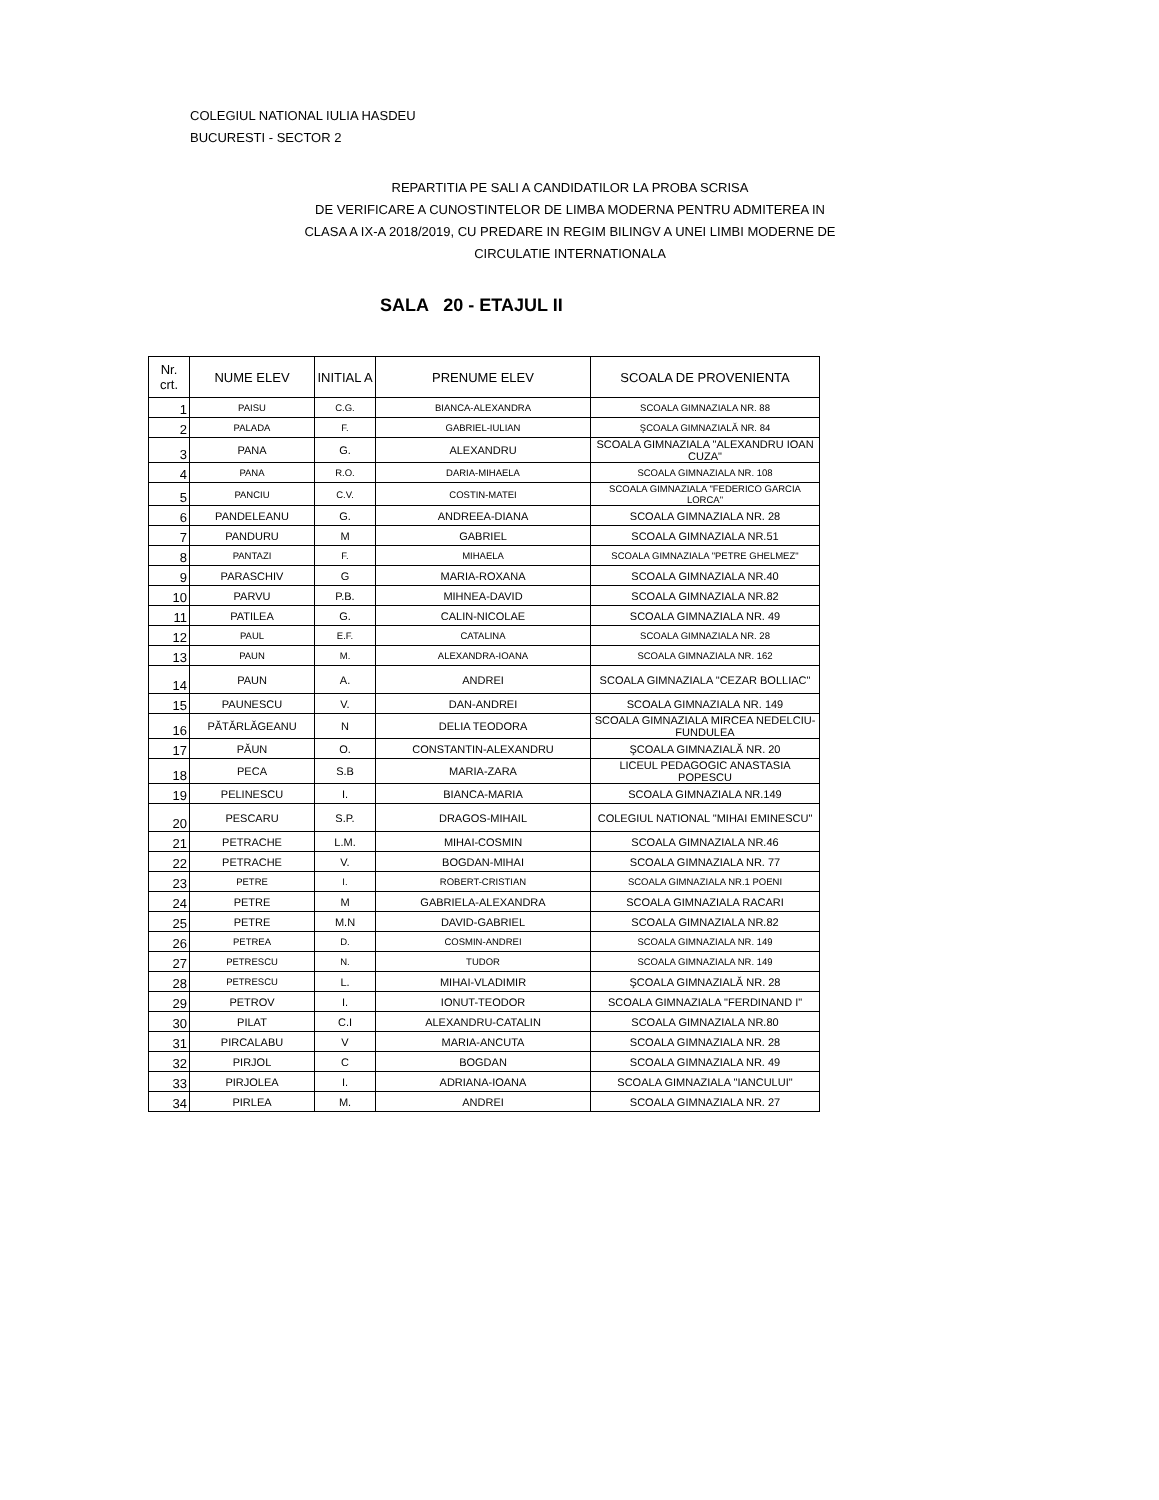COLEGIUL NATIONAL IULIA HASDEU
BUCURESTI - SECTOR 2
REPARTITIA PE SALI A CANDIDATILOR LA PROBA SCRISA
DE VERIFICARE A CUNOSTINTELOR DE LIMBA MODERNA PENTRU ADMITEREA IN
CLASA A IX-A 2018/2019, CU PREDARE IN REGIM BILINGV A UNEI LIMBI MODERNE DE
CIRCULATIE INTERNATIONALA
SALA 20 - ETAJUL II
| Nr. crt. | NUME ELEV | INITIAL A | PRENUME ELEV | SCOALA DE PROVENIENTA |
| --- | --- | --- | --- | --- |
| 1 | PAISU | C.G. | BIANCA-ALEXANDRA | SCOALA GIMNAZIALA NR. 88 |
| 2 | PALADA | F. | GABRIEL-IULIAN | ŞCOALA GIMNAZIALĂ NR. 84 |
| 3 | PANA | G. | ALEXANDRU | SCOALA GIMNAZIALA "ALEXANDRU IOAN CUZA" |
| 4 | PANA | R.O. | DARIA-MIHAELA | SCOALA GIMNAZIALA NR. 108 |
| 5 | PANCIU | C.V. | COSTIN-MATEI | SCOALA GIMNAZIALA "FEDERICO GARCIA LORCA" |
| 6 | PANDELEANU | G. | ANDREEA-DIANA | SCOALA GIMNAZIALA NR. 28 |
| 7 | PANDURU | M | GABRIEL | SCOALA GIMNAZIALA NR.51 |
| 8 | PANTAZI | F. | MIHAELA | SCOALA GIMNAZIALA "PETRE GHELMEZ" |
| 9 | PARASCHIV | G | MARIA-ROXANA | SCOALA GIMNAZIALA NR.40 |
| 10 | PARVU | P.B. | MIHNEA-DAVID | SCOALA GIMNAZIALA NR.82 |
| 11 | PATILEA | G. | CALIN-NICOLAE | SCOALA GIMNAZIALA NR. 49 |
| 12 | PAUL | E.F. | CATALINA | SCOALA GIMNAZIALA NR. 28 |
| 13 | PAUN | M. | ALEXANDRA-IOANA | SCOALA GIMNAZIALA NR. 162 |
| 14 | PAUN | A. | ANDREI | SCOALA GIMNAZIALA "CEZAR BOLLIAC" |
| 15 | PAUNESCU | V. | DAN-ANDREI | SCOALA GIMNAZIALA NR. 149 |
| 16 | PĂTĂRLĂGEANU | N | DELIA TEODORA | SCOALA GIMNAZIALA MIRCEA NEDELCIU-FUNDULEA |
| 17 | PĂUN | O. | CONSTANTIN-ALEXANDRU | ŞCOALA GIMNAZIALĂ NR. 20 |
| 18 | PECA | S.B | MARIA-ZARA | LICEUL PEDAGOGIC ANASTASIA POPESCU |
| 19 | PELINESCU | I. | BIANCA-MARIA | SCOALA GIMNAZIALA NR.149 |
| 20 | PESCARU | S.P. | DRAGOS-MIHAIL | COLEGIUL NATIONAL "MIHAI EMINESCU" |
| 21 | PETRACHE | L.M. | MIHAI-COSMIN | SCOALA GIMNAZIALA NR.46 |
| 22 | PETRACHE | V. | BOGDAN-MIHAI | SCOALA GIMNAZIALA NR. 77 |
| 23 | PETRE | I. | ROBERT-CRISTIAN | SCOALA GIMNAZIALA NR.1 POENI |
| 24 | PETRE | M | GABRIELA-ALEXANDRA | SCOALA GIMNAZIALA RACARI |
| 25 | PETRE | M.N | DAVID-GABRIEL | SCOALA GIMNAZIALA NR.82 |
| 26 | PETREA | D. | COSMIN-ANDREI | SCOALA GIMNAZIALA NR. 149 |
| 27 | PETRESCU | N. | TUDOR | SCOALA GIMNAZIALA NR. 149 |
| 28 | PETRESCU | L. | MIHAI-VLADIMIR | ŞCOALA GIMNAZIALĂ NR. 28 |
| 29 | PETROV | I. | IONUT-TEODOR | SCOALA GIMNAZIALA "FERDINAND I" |
| 30 | PILAT | C.I | ALEXANDRU-CATALIN | SCOALA GIMNAZIALA NR.80 |
| 31 | PIRCALABU | V | MARIA-ANCUTA | SCOALA GIMNAZIALA NR. 28 |
| 32 | PIRJOL | C | BOGDAN | SCOALA GIMNAZIALA NR. 49 |
| 33 | PIRJOLEA | I. | ADRIANA-IOANA | SCOALA GIMNAZIALA "IANCULUI" |
| 34 | PIRLEA | M. | ANDREI | SCOALA GIMNAZIALA NR. 27 |